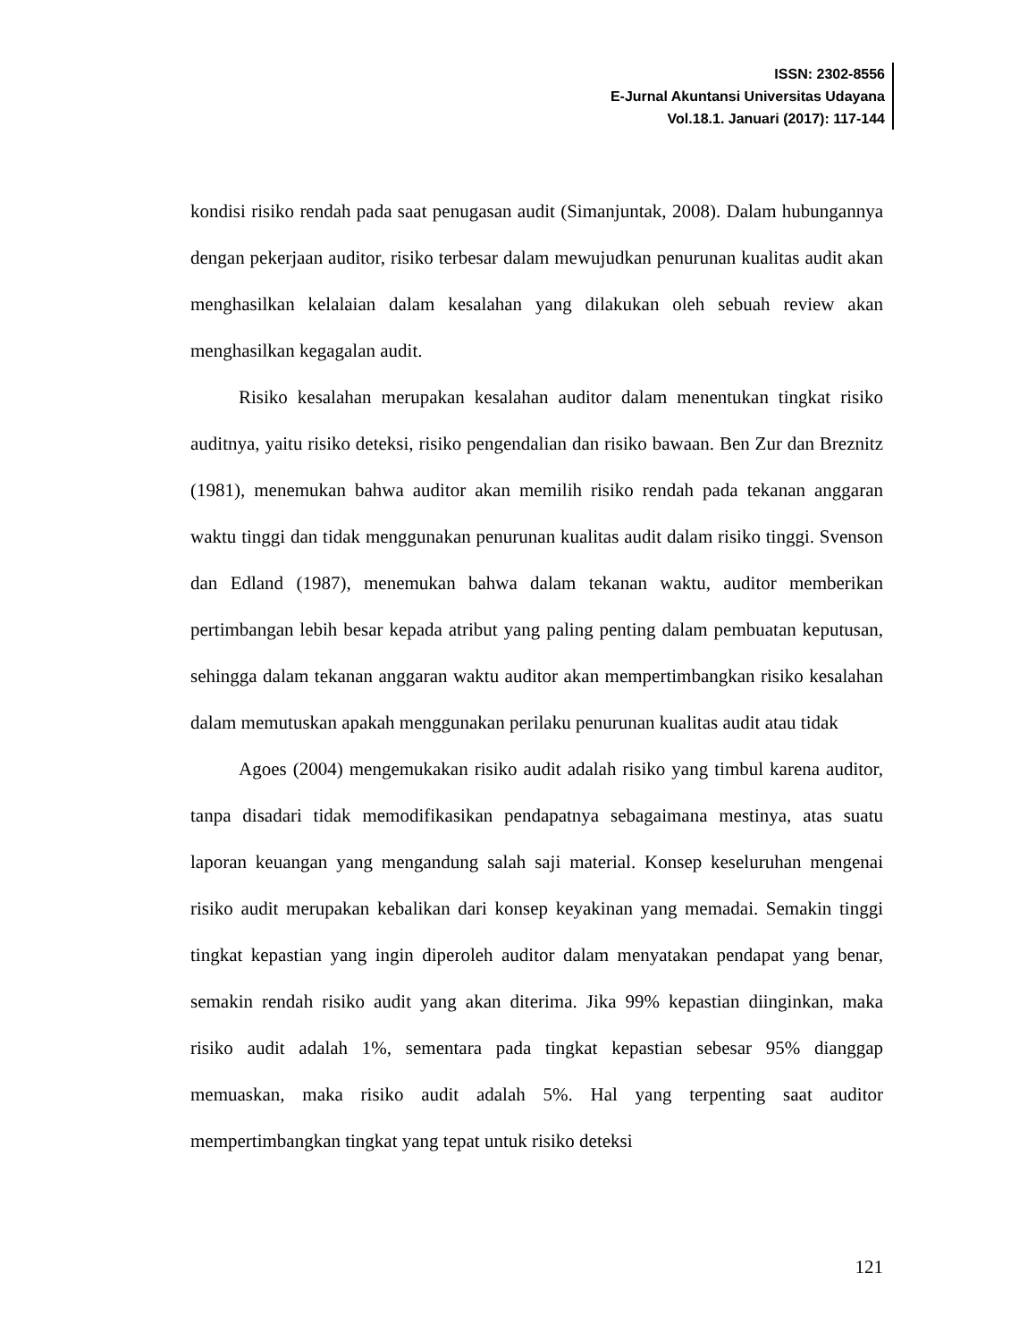ISSN: 2302-8556
E-Jurnal Akuntansi Universitas Udayana
Vol.18.1. Januari (2017): 117-144
kondisi risiko rendah pada saat penugasan audit (Simanjuntak, 2008). Dalam hubungannya dengan pekerjaan auditor, risiko terbesar dalam mewujudkan penurunan kualitas audit akan menghasilkan kelalaian dalam kesalahan yang dilakukan oleh sebuah review akan menghasilkan kegagalan audit.
Risiko kesalahan merupakan kesalahan auditor dalam menentukan tingkat risiko auditnya, yaitu risiko deteksi, risiko pengendalian dan risiko bawaan. Ben Zur dan Breznitz (1981), menemukan bahwa auditor akan memilih risiko rendah pada tekanan anggaran waktu tinggi dan tidak menggunakan penurunan kualitas audit dalam risiko tinggi. Svenson dan Edland (1987), menemukan bahwa dalam tekanan waktu, auditor memberikan pertimbangan lebih besar kepada atribut yang paling penting dalam pembuatan keputusan, sehingga dalam tekanan anggaran waktu auditor akan mempertimbangkan risiko kesalahan dalam memutuskan apakah menggunakan perilaku penurunan kualitas audit atau tidak
Agoes (2004) mengemukakan risiko audit adalah risiko yang timbul karena auditor, tanpa disadari tidak memodifikasikan pendapatnya sebagaimana mestinya, atas suatu laporan keuangan yang mengandung salah saji material. Konsep keseluruhan mengenai risiko audit merupakan kebalikan dari konsep keyakinan yang memadai. Semakin tinggi tingkat kepastian yang ingin diperoleh auditor dalam menyatakan pendapat yang benar, semakin rendah risiko audit yang akan diterima. Jika 99% kepastian diinginkan, maka risiko audit adalah 1%, sementara pada tingkat kepastian sebesar 95% dianggap memuaskan, maka risiko audit adalah 5%. Hal yang terpenting saat auditor mempertimbangkan tingkat yang tepat untuk risiko deteksi
121